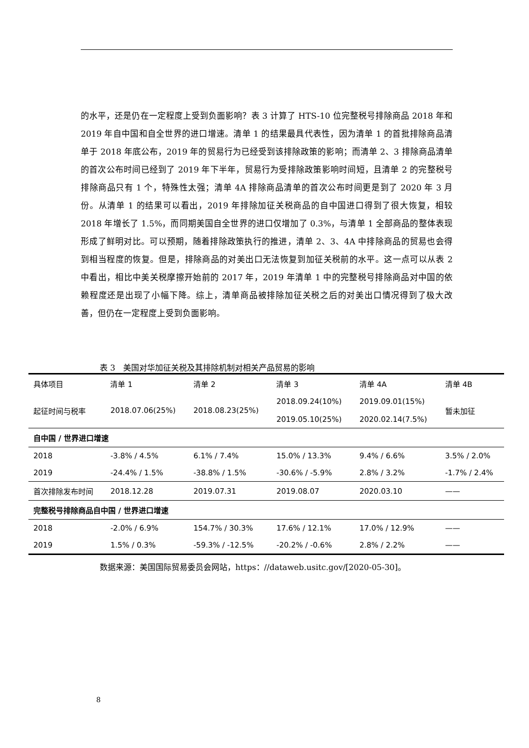的水平，还是仍在一定程度上受到负面影响？表 3 计算了 HTS-10 位完整税号排除商品 2018 年和 2019 年自中国和自全世界的进口增速。清单 1 的结果最具代表性，因为清单 1 的首批排除商品清单于 2018 年底公布，2019 年的贸易行为已经受到该排除政策的影响；而清单 2、3 排除商品清单的首次公布时间已经到了 2019 年下半年，贸易行为受排除政策影响时间短，且清单 2 的完整税号排除商品只有 1 个，特殊性太强；清单 4A 排除商品清单的首次公布时间更是到了 2020 年 3 月份。从清单 1 的结果可以看出，2019 年排除加征关税商品的自中国进口得到了很大恢复，相较 2018 年增长了 1.5%，而同期美国自全世界的进口仅增加了 0.3%，与清单 1 全部商品的整体表现形成了鲜明对比。可以预期，随着排除政策执行的推进，清单 2、3、4A 中排除商品的贸易也会得到相当程度的恢复。但是，排除商品的对美出口无法恢复到加征关税前的水平。这一点可以从表 2 中看出，相比中美关税摩擦开始前的 2017 年，2019 年清单 1 中的完整税号排除商品对中国的依赖程度还是出现了小幅下降。综上，清单商品被排除加征关税之后的对美出口情况得到了极大改善，但仍在一定程度上受到负面影响。
表 3　美国对华加征关税及其排除机制对相关产品贸易的影响
| 具体项目 | 清单 1 | 清单 2 | 清单 3 | 清单 4A | 清单 4B |
| --- | --- | --- | --- | --- | --- |
| 起征时间与税率 | 2018.07.06(25%) | 2018.08.23(25%) | 2018.09.24(10%) 2019.05.10(25%) | 2019.09.01(15%) 2020.02.14(7.5%) | 暂未加征 |
| 自中国 / 世界进口增速 | | | | | |
| 2018 | -3.8% / 4.5% | 6.1% / 7.4% | 15.0% / 13.3% | 9.4% / 6.6% | 3.5% / 2.0% |
| 2019 | -24.4% / 1.5% | -38.8% / 1.5% | -30.6% / -5.9% | 2.8% / 3.2% | -1.7% / 2.4% |
| 首次排除发布时间 | 2018.12.28 | 2019.07.31 | 2019.08.07 | 2020.03.10 | —— |
| 完整税号排除商品自中国 / 世界进口增速 | | | | | |
| 2018 | -2.0% / 6.9% | 154.7% / 30.3% | 17.6% / 12.1% | 17.0% / 12.9% | —— |
| 2019 | 1.5% / 0.3% | -59.3% / -12.5% | -20.2% / -0.6% | 2.8% / 2.2% | —— |
数据来源：美国国际贸易委员会网站，https：//dataweb.usitc.gov/[2020-05-30]。
8